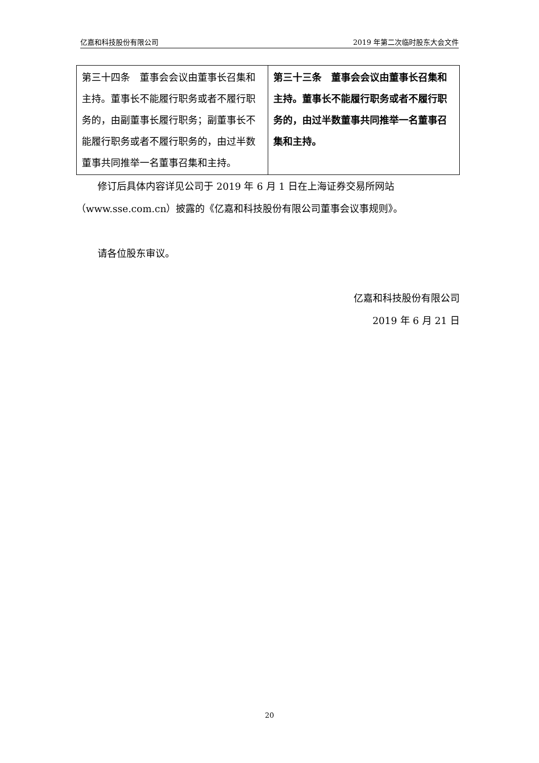亿嘉和科技股份有限公司 2019 年第二次临时股东大会文件
| 第三十四条 董事会会议由董事长召集和主持。董事长不能履行职务或者不履行职务的，由副董事长履行职务；副董事长不能履行职务或者不履行职务的，由过半数董事共同推举一名董事召集和主持。 | 第三十三条 董事会会议由董事长召集和主持。董事长不能履行职务或者不履行职务的，由过半数董事共同推举一名董事召集和主持。 |
修订后具体内容详见公司于 2019 年 6 月 1 日在上海证券交易所网站（www.sse.com.cn）披露的《亿嘉和科技股份有限公司董事会议事规则》。
请各位股东审议。
亿嘉和科技股份有限公司
2019 年 6 月 21 日
20